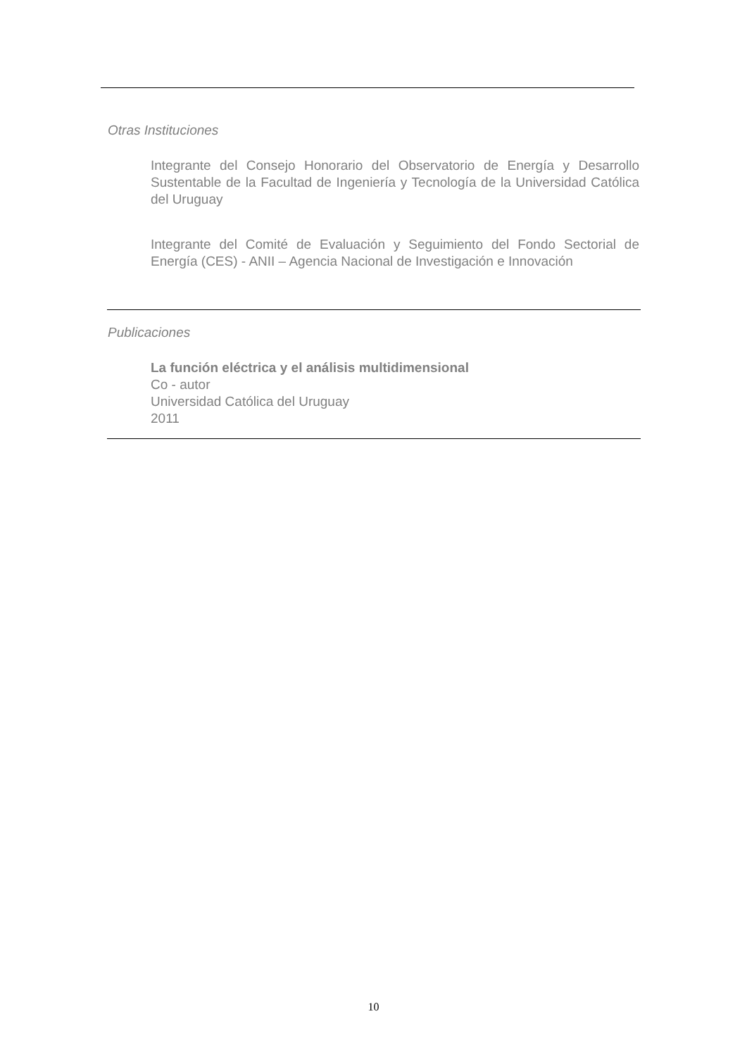Otras Instituciones
Integrante del Consejo Honorario del Observatorio de Energía y Desarrollo Sustentable de la Facultad de Ingeniería y Tecnología de la Universidad Católica del Uruguay
Integrante del Comité de Evaluación y Seguimiento del Fondo Sectorial de Energía (CES) - ANII – Agencia Nacional de Investigación e Innovación
Publicaciones
La función eléctrica y el análisis multidimensional
Co - autor
Universidad Católica del Uruguay
2011
10